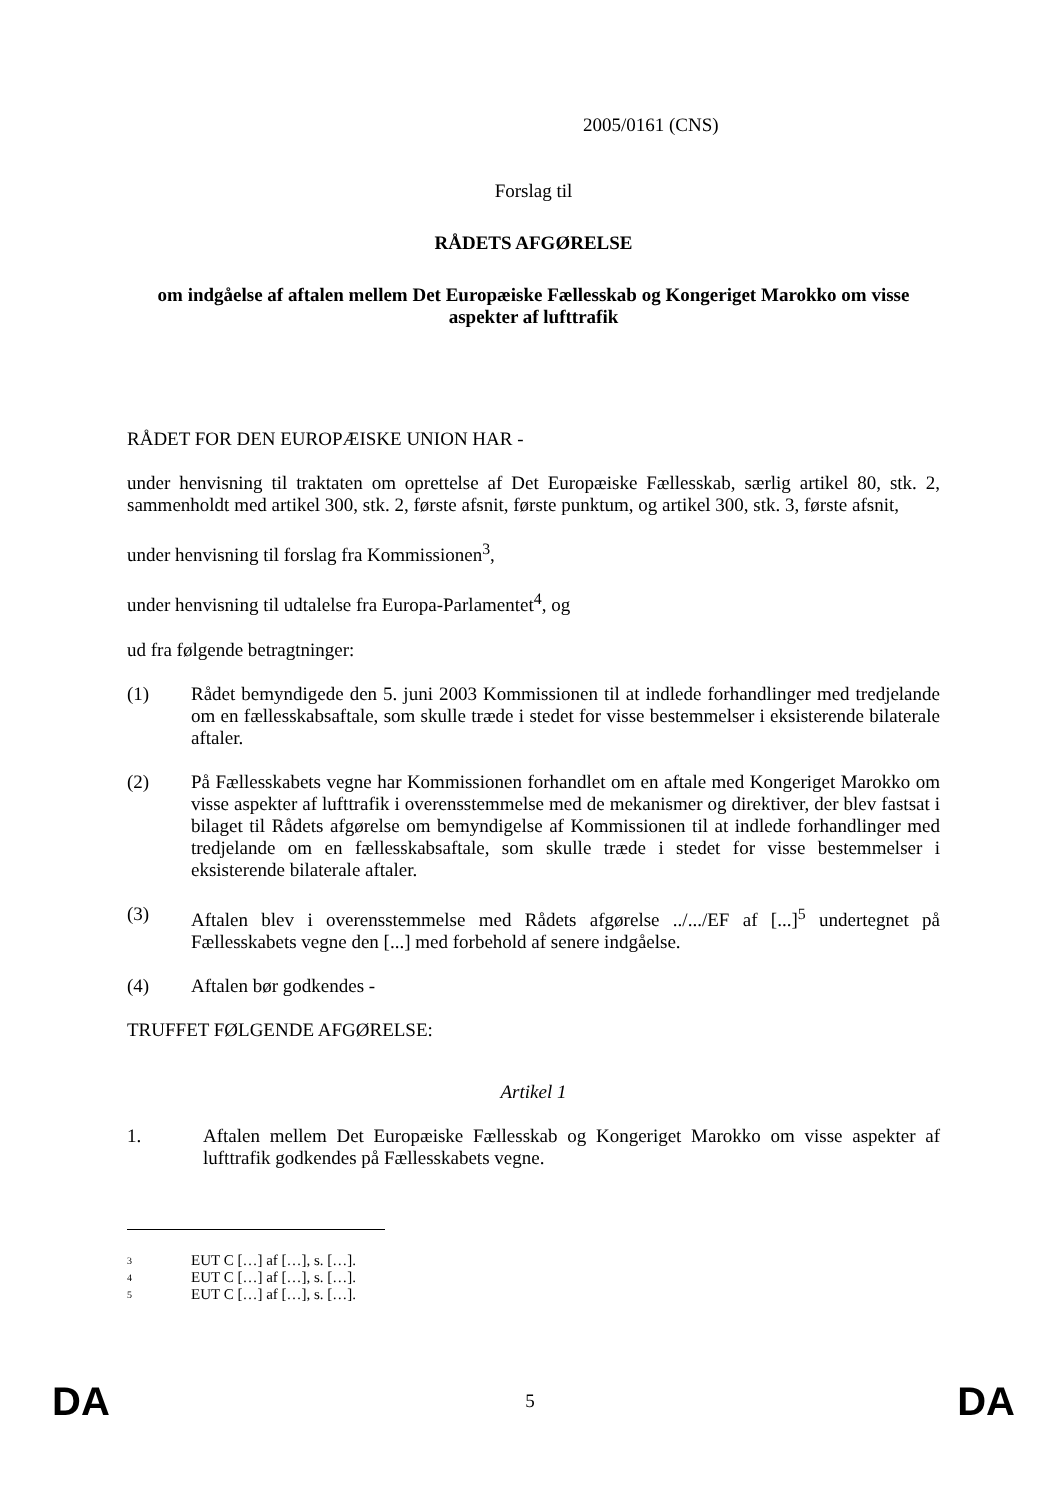2005/0161 (CNS)
Forslag til
RÅDETS AFGØRELSE
om indgåelse af aftalen mellem Det Europæiske Fællesskab og Kongeriget Marokko om visse aspekter af lufttrafik
RÅDET FOR DEN EUROPÆISKE UNION HAR -
under henvisning til traktaten om oprettelse af Det Europæiske Fællesskab, særlig artikel 80, stk. 2, sammenholdt med artikel 300, stk. 2, første afsnit, første punktum, og artikel 300, stk. 3, første afsnit,
under henvisning til forslag fra Kommissionen<sup>3</sup>,
under henvisning til udtalelse fra Europa-Parlamentet<sup>4</sup>, og
ud fra følgende betragtninger:
(1) Rådet bemyndigede den 5. juni 2003 Kommissionen til at indlede forhandlinger med tredjelande om en fællesskabsaftale, som skulle træde i stedet for visse bestemmelser i eksisterende bilaterale aftaler.
(2) På Fællesskabets vegne har Kommissionen forhandlet om en aftale med Kongeriget Marokko om visse aspekter af lufttrafik i overensstemmelse med de mekanismer og direktiver, der blev fastsat i bilaget til Rådets afgørelse om bemyndigelse af Kommissionen til at indlede forhandlinger med tredjelande om en fællesskabsaftale, som skulle træde i stedet for visse bestemmelser i eksisterende bilaterale aftaler.
(3) Aftalen blev i overensstemmelse med Rådets afgørelse ../.../EF af [...]<sup>5</sup> undertegnet på Fællesskabets vegne den [...] med forbehold af senere indgåelse.
(4) Aftalen bør godkendes -
TRUFFET FØLGENDE AFGØRELSE:
Artikel 1
1. Aftalen mellem Det Europæiske Fællesskab og Kongeriget Marokko om visse aspekter af lufttrafik godkendes på Fællesskabets vegne.
<sup>3</sup> EUT C […] af […], s. […].
<sup>4</sup> EUT C […] af […], s. […].
<sup>5</sup> EUT C […] af […], s. […].
DA 5 DA